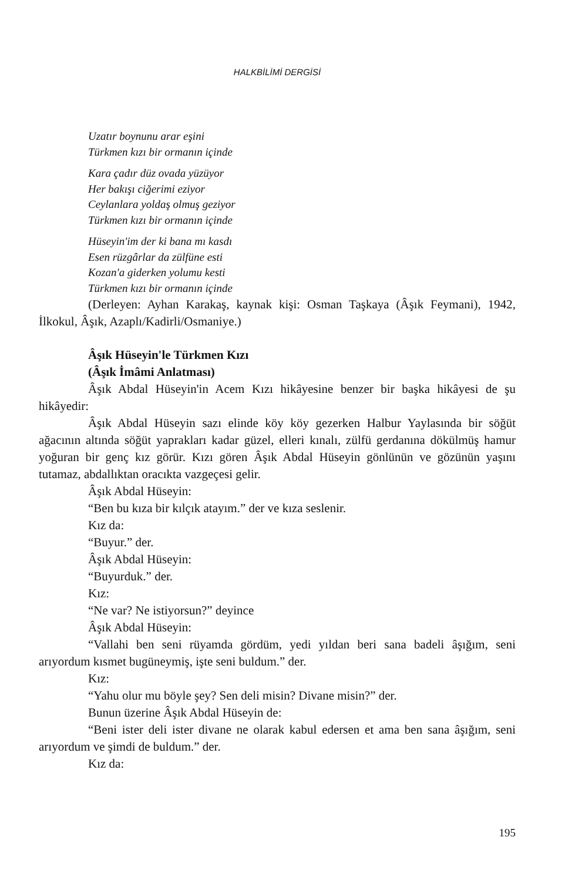HALKBİLİMİ DERGİSİ
Uzatır boynunu arar eşini
Türkmen kızı bir ormanın içinde
Kara çadır düz ovada yüzüyor
Her bakışı ciğerimi eziyor
Ceylanlara yoldaş olmuş geziyor
Türkmen kızı bir ormanın içinde
Hüseyin'im der ki bana mı kasdı
Esen rüzgârlar da zülfüne esti
Kozan'a giderken yolumu kesti
Türkmen kızı bir ormanın içinde
(Derleyen: Ayhan Karakaş, kaynak kişi: Osman Taşkaya (Âşık Feymani), 1942, İlkokul, Âşık, Azaplı/Kadirli/Osmaniye.)
Âşık Hüseyin'le Türkmen Kızı
(Âşık İmâmi Anlatması)
Âşık Abdal Hüseyin'in Acem Kızı hikâyesine benzer bir başka hikâyesi de şu hikâyedir:
Âşık Abdal Hüseyin sazı elinde köy köy gezerken Halbur Yaylasında bir söğüt ağacının altında söğüt yaprakları kadar güzel, elleri kınalı, zülfü gerdanına dökülmüş hamur yoğuran bir genç kız görür. Kızı gören Âşık Abdal Hüseyin gönlünün ve gözünün yaşını tutamaz, abdallıktan oracıkta vazgeçesi gelir.
Âşık Abdal Hüseyin:
“Ben bu kıza bir kılçık atayım.” der ve kıza seslenir.
Kız da:
“Buyur.” der.
Âşık Abdal Hüseyin:
“Buyurduk.” der.
Kız:
“Ne var? Ne istiyorsun?” deyince
Âşık Abdal Hüseyin:
“Vallahi ben seni rüyamda gördüm, yedi yıldan beri sana badeli âşığım, seni arıyordum kısmet bugüneymiş, işte seni buldum.” der.
Kız:
“Yahu olur mu böyle şey? Sen deli misin? Divane misin?” der.
Bunun üzerine Âşık Abdal Hüseyin de:
“Beni ister deli ister divane ne olarak kabul edersen et ama ben sana âşığım, seni arıyordum ve şimdi de buldum.” der.
Kız da:
195